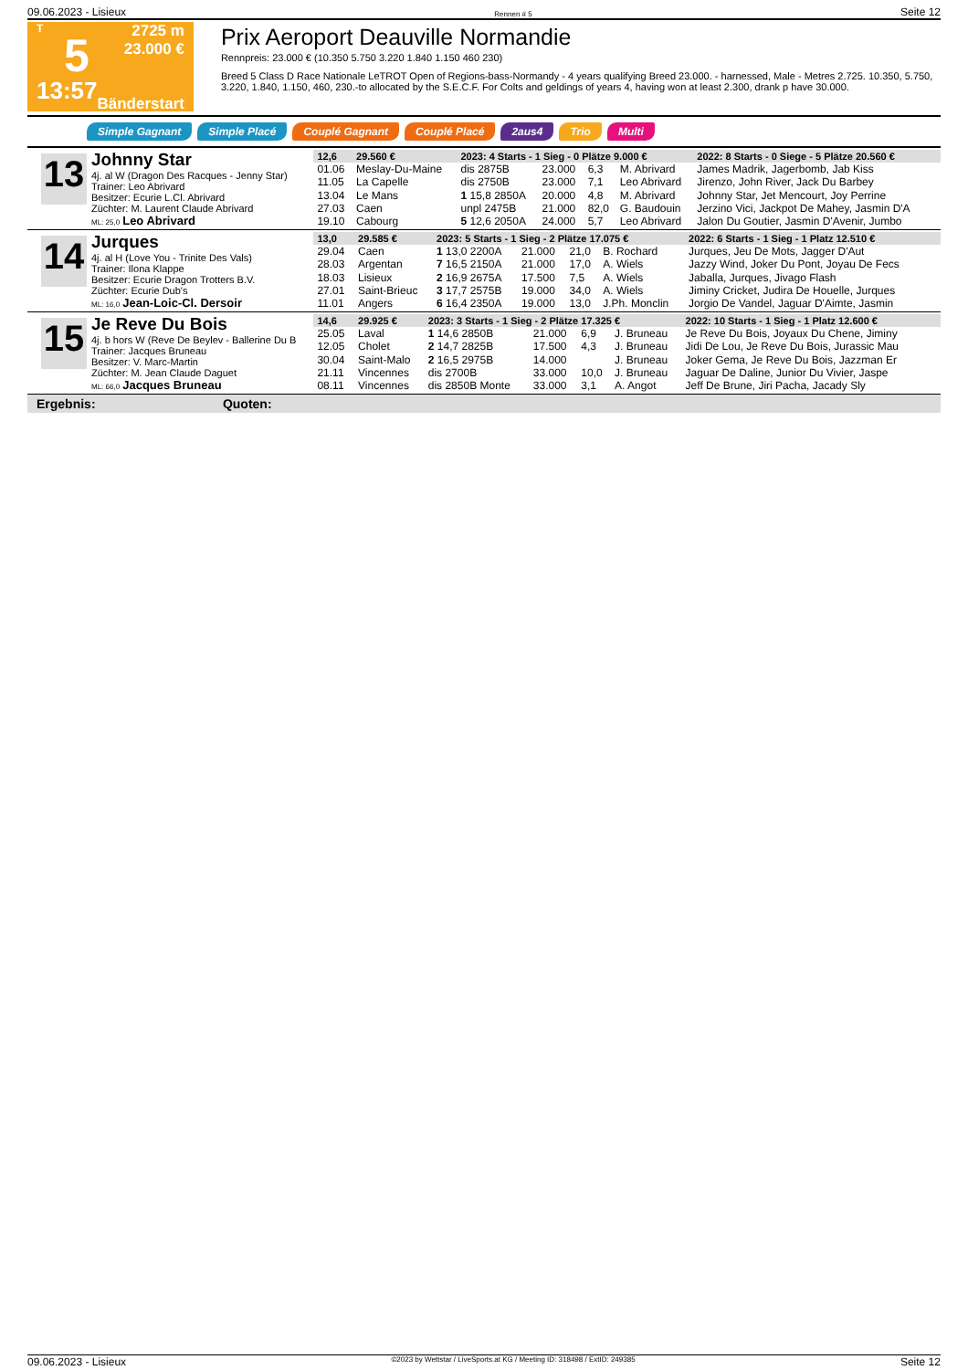09.06.2023 - Lisieux Rennen # 5 Seite 12
T
5
13:57
2725 m
23.000 €
Bänderstart
Prix Aeroport Deauville Normandie
Rennpreis: 23.000 € (10.350 5.750 3.220 1.840 1.150 460 230)
Breed 5 Class D Race Nationale LeTROT Open of Regions-bass-Normandy - 4 years qualifying Breed 23.000. - harnessed, Male - Metres 2.725. 10.350, 5.750, 3.220, 1.840, 1.150, 460, 230.-to allocated by the S.E.C.F. For Colts and geldings of years 4, having won at least 2.300, drank p have 30.000.
Simple Gagnant Simple Placé Couplé Gagnant Couplé Placé 2aus4 Trio Multi
13
Johnny Star
4j. al W (Dragon Des Racques - Jenny Star)
Trainer: Leo Abrivard
Besitzer: Ecurie L.Cl. Abrivard
Züchter: M. Laurent Claude Abrivard
ML: 25,0 Leo Abrivard
| 12,6 | 29.560 € | 2023: 4 Starts - 1 Sieg - 0 Plätze 9.000 € | | | | 2022: 8 Starts - 0 Siege - 5 Plätze 20.560 € |
| --- | --- | --- | --- | --- | --- | --- |
| 01.06 | Meslay-Du-Maine | dis 2875B | 23.000 | 6,3 | M. Abrivard | James Madrik, Jagerbomb, Jab Kiss |
| 11.05 | La Capelle | dis 2750B | 23.000 | 7,1 | Leo Abrivard | Jirenzo, John River, Jack Du Barbey |
| 13.04 | Le Mans | 1 15,8 2850A | 20.000 | 4,8 | M. Abrivard | Johnny Star, Jet Mencourt, Joy Perrine |
| 27.03 | Caen | unpl 2475B | 21.000 | 82,0 | G. Baudouin | Jerzino Vici, Jackpot De Mahey, Jasmin D'A |
| 19.10 | Cabourg | 5 12,6 2050A | 24.000 | 5,7 | Leo Abrivard | Jalon Du Goutier, Jasmin D'Avenir, Jumbo |
14
Jurques
4j. al H (Love You - Trinite Des Vals)
Trainer: Ilona Klappe
Besitzer: Ecurie Dragon Trotters B.V.
Züchter: Ecurie Dub's
ML: 16,0 Jean-Loic-Cl. Dersoir
| 13,0 | 29.585 € | 2023: 5 Starts - 1 Sieg - 2 Plätze 17.075 € | | | | 2022: 6 Starts - 1 Sieg - 1 Platz 12.510 € |
| --- | --- | --- | --- | --- | --- | --- |
| 29.04 | Caen | 1 13,0 2200A | 21.000 | 21,0 | B. Rochard | Jurques, Jeu De Mots, Jagger D'Aut |
| 28.03 | Argentan | 7 16,5 2150A | 21.000 | 17,0 | A. Wiels | Jazzy Wind, Joker Du Pont, Joyau De Fecs |
| 18.03 | Lisieux | 2 16,9 2675A | 17.500 | 7,5 | A. Wiels | Jaballa, Jurques, Jivago Flash |
| 27.01 | Saint-Brieuc | 3 17,7 2575B | 19.000 | 34,0 | A. Wiels | Jiminy Cricket, Judira De Houelle, Jurques |
| 11.01 | Angers | 6 16,4 2350A | 19.000 | 13,0 | J.Ph. Monclin | Jorgio De Vandel, Jaguar D'Aimte, Jasmin |
15
Je Reve Du Bois
4j. b hors W (Reve De Beylev - Ballerine Du B
Trainer: Jacques Bruneau
Besitzer: V. Marc-Martin
Züchter: M. Jean Claude Daguet
ML: 66,0 Jacques Bruneau
| 14,6 | 29.925 € | 2023: 3 Starts - 1 Sieg - 2 Plätze 17.325 € | | | | 2022: 10 Starts - 1 Sieg - 1 Platz 12.600 € |
| --- | --- | --- | --- | --- | --- | --- |
| 25.05 | Laval | 1 14,6 2850B | 21.000 | 6,9 | J. Bruneau | Je Reve Du Bois, Joyaux Du Chene, Jiminy |
| 12.05 | Cholet | 2 14,7 2825B | 17.500 | 4,3 | J. Bruneau | Jidi De Lou, Je Reve Du Bois, Jurassic Mau |
| 30.04 | Saint-Malo | 2 16,5 2975B | 14.000 | | J. Bruneau | Joker Gema, Je Reve Du Bois, Jazzman Er |
| 21.11 | Vincennes | dis 2700B | 33.000 | 10,0 | J. Bruneau | Jaguar De Daline, Junior Du Vivier, Jaspe |
| 08.11 | Vincennes | dis 2850B Monte | 33.000 | 3,1 | A. Angot | Jeff De Brune, Jiri Pacha, Jacady Sly |
Ergebnis: Quoten:
09.06.2023 - Lisieux ©2023 by Wettstar / LiveSports.at KG / Meeting ID: 318498 / ExtID: 249385 Seite 12